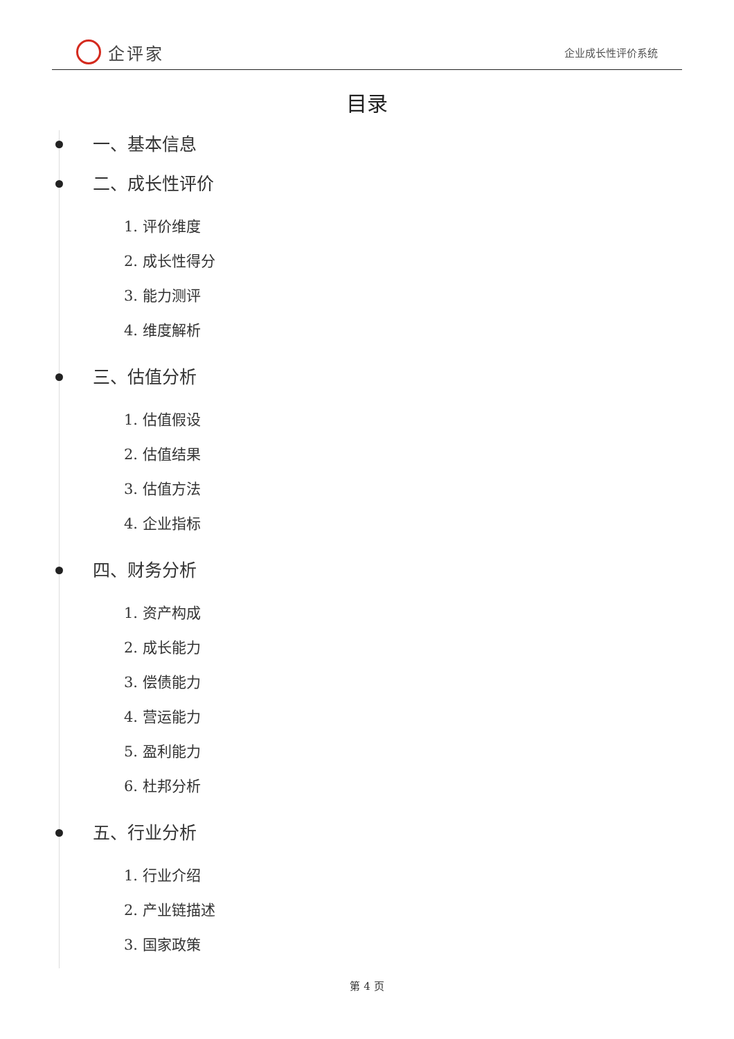企评家
企业成长性评价系统
目录
一、基本信息
二、成长性评价
1. 评价维度
2. 成长性得分
3. 能力测评
4. 维度解析
三、估值分析
1. 估值假设
2. 估值结果
3. 估值方法
4. 企业指标
四、财务分析
1. 资产构成
2. 成长能力
3. 偿债能力
4. 营运能力
5. 盈利能力
6. 杜邦分析
五、行业分析
1. 行业介绍
2. 产业链描述
3. 国家政策
第 4 页